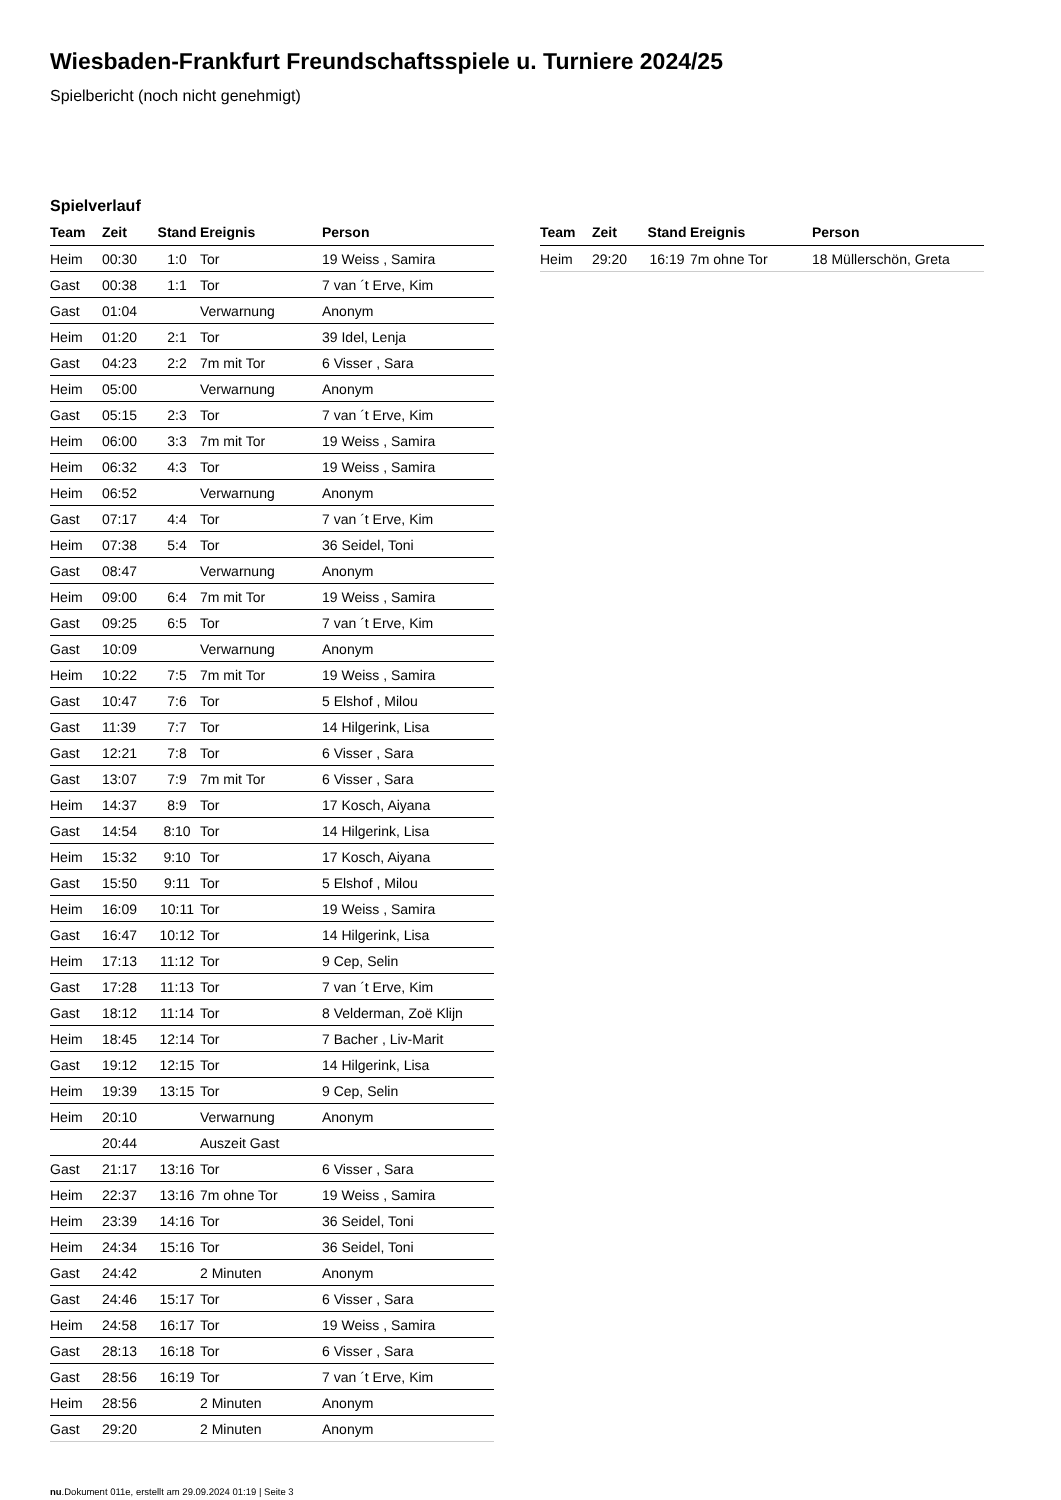Wiesbaden-Frankfurt Freundschaftsspiele u. Turniere 2024/25
Spielbericht (noch nicht genehmigt)
Spielverlauf
| Team | Zeit | Stand | Ereignis | Person |
| --- | --- | --- | --- | --- |
| Heim | 00:30 | 1:0 | Tor | 19 Weiss , Samira |
| Gast | 00:38 | 1:1 | Tor | 7 van ´t Erve, Kim |
| Gast | 01:04 | | Verwarnung | Anonym |
| Heim | 01:20 | 2:1 | Tor | 39 Idel, Lenja |
| Gast | 04:23 | 2:2 | 7m mit Tor | 6 Visser , Sara |
| Heim | 05:00 | | Verwarnung | Anonym |
| Gast | 05:15 | 2:3 | Tor | 7 van ´t Erve, Kim |
| Heim | 06:00 | 3:3 | 7m mit Tor | 19 Weiss , Samira |
| Heim | 06:32 | 4:3 | Tor | 19 Weiss , Samira |
| Heim | 06:52 | | Verwarnung | Anonym |
| Gast | 07:17 | 4:4 | Tor | 7 van ´t Erve, Kim |
| Heim | 07:38 | 5:4 | Tor | 36 Seidel, Toni |
| Gast | 08:47 | | Verwarnung | Anonym |
| Heim | 09:00 | 6:4 | 7m mit Tor | 19 Weiss , Samira |
| Gast | 09:25 | 6:5 | Tor | 7 van ´t Erve, Kim |
| Gast | 10:09 | | Verwarnung | Anonym |
| Heim | 10:22 | 7:5 | 7m mit Tor | 19 Weiss , Samira |
| Gast | 10:47 | 7:6 | Tor | 5 Elshof , Milou |
| Gast | 11:39 | 7:7 | Tor | 14 Hilgerink, Lisa |
| Gast | 12:21 | 7:8 | Tor | 6 Visser , Sara |
| Gast | 13:07 | 7:9 | 7m mit Tor | 6 Visser , Sara |
| Heim | 14:37 | 8:9 | Tor | 17 Kosch, Aiyana |
| Gast | 14:54 | 8:10 | Tor | 14 Hilgerink, Lisa |
| Heim | 15:32 | 9:10 | Tor | 17 Kosch, Aiyana |
| Gast | 15:50 | 9:11 | Tor | 5 Elshof , Milou |
| Heim | 16:09 | 10:11 | Tor | 19 Weiss , Samira |
| Gast | 16:47 | 10:12 | Tor | 14 Hilgerink, Lisa |
| Heim | 17:13 | 11:12 | Tor | 9 Cep, Selin |
| Gast | 17:28 | 11:13 | Tor | 7 van ´t Erve, Kim |
| Gast | 18:12 | 11:14 | Tor | 8 Velderman, Zoë Klijn |
| Heim | 18:45 | 12:14 | Tor | 7 Bacher , Liv-Marit |
| Gast | 19:12 | 12:15 | Tor | 14 Hilgerink, Lisa |
| Heim | 19:39 | 13:15 | Tor | 9 Cep, Selin |
| Heim | 20:10 | | Verwarnung | Anonym |
| | 20:44 | | Auszeit Gast | |
| Gast | 21:17 | 13:16 | Tor | 6 Visser , Sara |
| Heim | 22:37 | 13:16 | 7m ohne Tor | 19 Weiss , Samira |
| Heim | 23:39 | 14:16 | Tor | 36 Seidel, Toni |
| Heim | 24:34 | 15:16 | Tor | 36 Seidel, Toni |
| Gast | 24:42 | | 2 Minuten | Anonym |
| Gast | 24:46 | 15:17 | Tor | 6 Visser , Sara |
| Heim | 24:58 | 16:17 | Tor | 19 Weiss , Samira |
| Gast | 28:13 | 16:18 | Tor | 6 Visser , Sara |
| Gast | 28:56 | 16:19 | Tor | 7 van ´t Erve, Kim |
| Heim | 28:56 | | 2 Minuten | Anonym |
| Gast | 29:20 | | 2 Minuten | Anonym |
| Team | Zeit | Stand | Ereignis | Person |
| --- | --- | --- | --- | --- |
| Heim | 29:20 | 16:19 | 7m ohne Tor | 18 Müllerschön, Greta |
nu.Dokument 011e, erstellt am 29.09.2024 01:19 | Seite 3